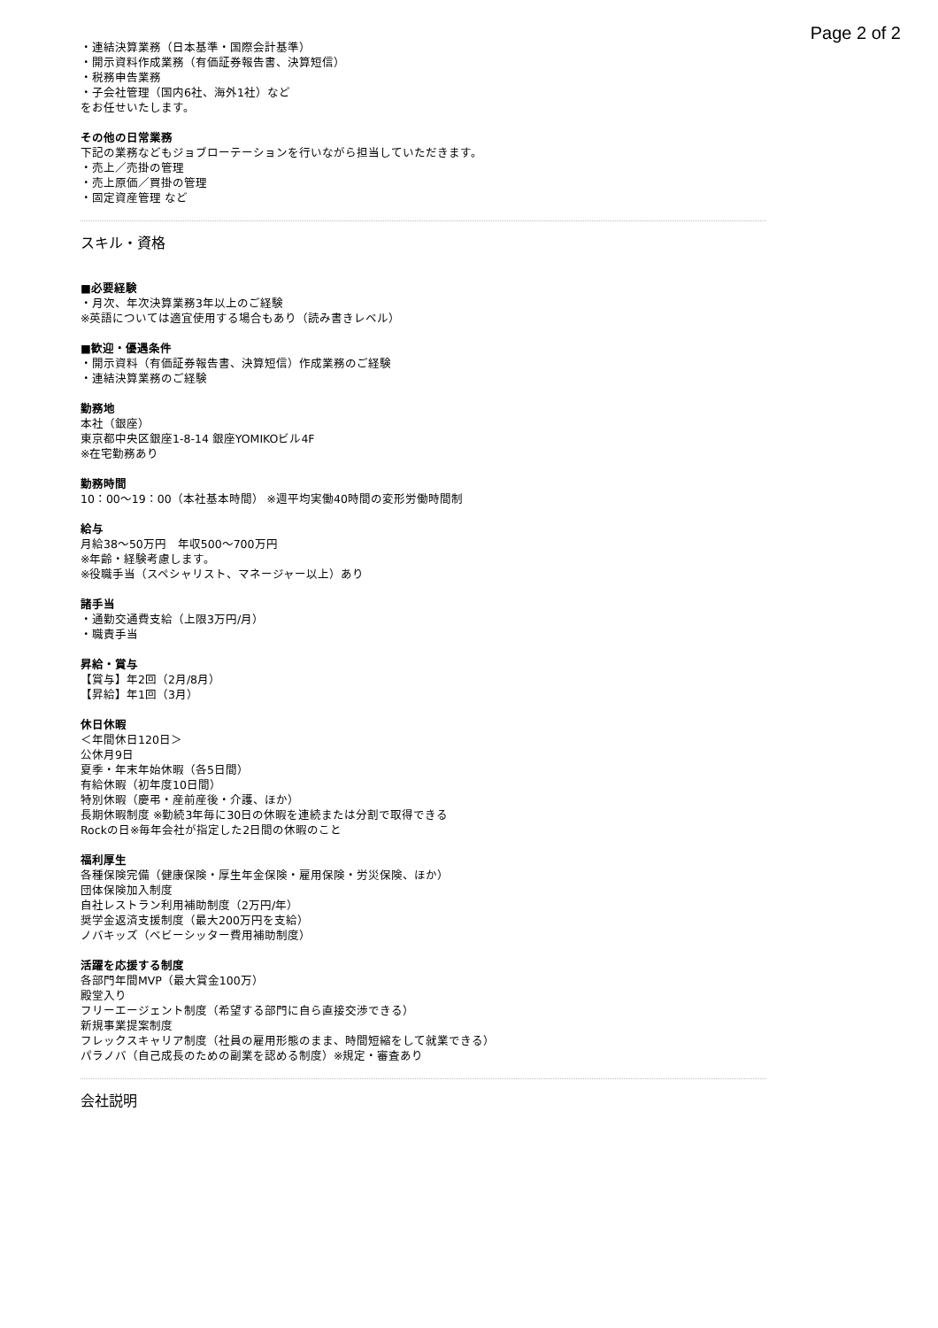Page 2 of 2
・連結決算業務（日本基準・国際会計基準）
・開示資料作成業務（有価証券報告書、決算短信）
・税務申告業務
・子会社管理（国内6社、海外1社）など
をお任せいたします。
その他の日常業務
下記の業務などもジョブローテーションを行いながら担当していただきます。
・売上／売掛の管理
・売上原価／買掛の管理
・固定資産管理 など
スキル・資格
■必要経験
・月次、年次決算業務3年以上のご経験
※英語については適宜使用する場合もあり（読み書きレベル）
■歓迎・優遇条件
・開示資料（有価証券報告書、決算短信）作成業務のご経験
・連結決算業務のご経験
勤務地
本社（銀座）
東京都中央区銀座1-8-14 銀座YOMIKOビル4F
※在宅勤務あり
勤務時間
10：00〜19：00（本社基本時間） ※週平均実働40時間の変形労働時間制
給与
月給38〜50万円　年収500〜700万円
※年齢・経験考慮します。
※役職手当（スペシャリスト、マネージャー以上）あり
諸手当
・通勤交通費支給（上限3万円/月）
・職責手当
昇給・賞与
【賞与】年2回（2月/8月）
【昇給】年1回（3月）
休日休暇
＜年間休日120日＞
公休月9日
夏季・年末年始休暇（各5日間）
有給休暇（初年度10日間）
特別休暇（慶弔・産前産後・介護、ほか）
長期休暇制度 ※勤続3年毎に30日の休暇を連続または分割で取得できる
Rockの日※毎年会社が指定した2日間の休暇のこと
福利厚生
各種保険完備（健康保険・厚生年金保険・雇用保険・労災保険、ほか）
団体保険加入制度
自社レストラン利用補助制度（2万円/年）
奨学金返済支援制度（最大200万円を支給）
ノバキッズ（ベビーシッター費用補助制度）
活躍を応援する制度
各部門年間MVP（最大賞金100万）
殿堂入り
フリーエージェント制度（希望する部門に自ら直接交渉できる）
新規事業提案制度
フレックスキャリア制度（社員の雇用形態のまま、時間短縮をして就業できる）
パラノバ（自己成長のための副業を認める制度）※規定・審査あり
会社説明